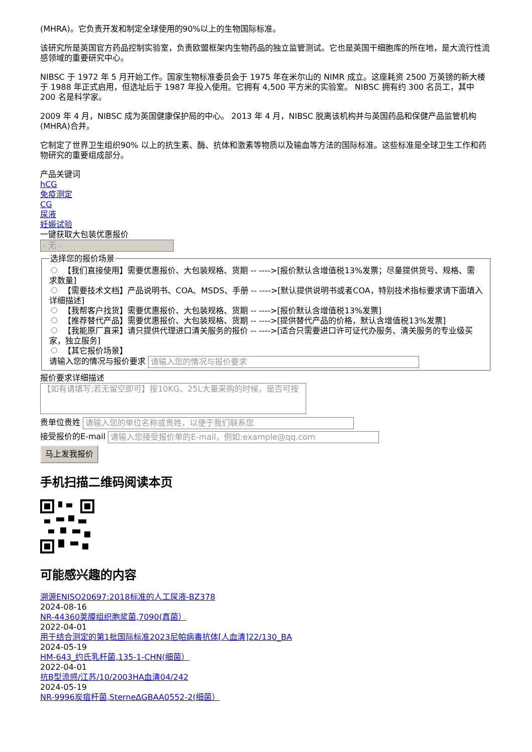(MHRA)。它负责开发和制定全球使用的90%以上的生物国际标准。
该研究所是英国官方药品控制实验室，负责欧盟框架内生物药品的独立监管测试。它也是英国干细胞库的所在地，是大流行性流感领域的重要研究中心。
NIBSC 于 1972 年 5 月开始工作。国家生物标准委员会于 1975 年在米尔山的 NIMR 成立。这座耗资 2500 万英镑的新大楼于 1988 年正式启用，但选址后于 1987 年投入使用。它拥有 4,500 平方米的实验室。 NIBSC 拥有约 300 名员工，其中 200 名是科学家。
2009 年 4 月，NIBSC 成为英国健康保护局的中心。 2013 年 4 月，NIBSC 脱离该机构并与英国药品和保健产品监管机构 (MHRA)合并。
它制定了世界卫生组织90% 以上的抗生素、酶、抗体和激素等物质以及输血等方法的国际标准。这些标准是全球卫生工作和药物研究的重要组成部分。
产品关键词
hCG
免疫测定
CG
尿液
妊娠试验
一键获取大包装优惠报价
- 无 -
选择您的报价场景
【我们直接使用】需要优惠报价、大包装规格、货期 -- ---->[报价默认含增值税13%发票；尽量提供货号、规格、需求数量]
【需要技术文档】产品说明书、COA、MSDS、手册 -- ---->[默认提供说明书或者COA，特别技术指标要求请下面填入详细描述]
【我帮客户找货】需要优惠报价、大包装规格、货期 -- ---->[报价默认含增值税13%发票]
【推荐替代产品】需要优惠报价、大包装规格、货期 -- ---->[提供替代产品的价格，默认含增值税13%发票]
【我能原厂直采】请只提供代理进口清关服务的报价 -- ---->[适合只需要进口许可证代办服务、清关服务的专业级买家，独立服务]
【其它报价场景】
请输入您的情况与报价要求 请输入您的情况与报价要求
报价要求详细描述
【如有请填写;若无留空即可】按10KG、25L大量采购的时候，是否可按
贵单位贵姓 请输入您的单位名称或贵姓，以便于我们联系您
接受报价的E-mail 请输入您接受报价单的E-mail，例如:example@qq.com
马上发我报价
手机扫描二维码阅读本页
可能感兴趣的内容
溯源ENISO20697:2018标准的人工尿液-BZ378
2024-08-16
NR-44360荚膜组织胞浆菌,7090(真菌）
2022-04-01
用于结合测定的第1批国际标准2023尼帕病毒抗体[人血清]22/130_BA
2024-05-19
HM-643_约氏乳杆菌,135-1-CHN(细菌）
2022-04-01
抗B型流感/江苏/10/2003HA血清04/242
2024-05-19
NR-9996炭疽杆菌,SterneΔGBAA0552-2(细菌）